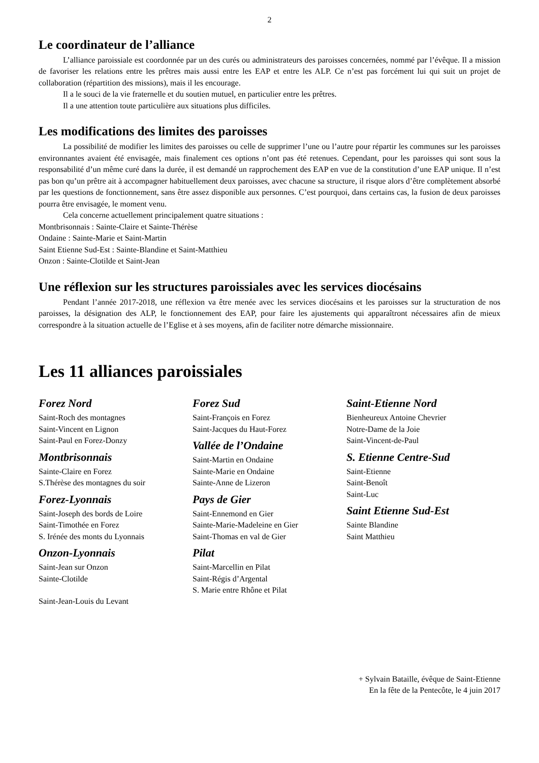2
Le coordinateur de l’alliance
L’alliance paroissiale est coordonnée par un des curés ou administrateurs des paroisses concernées, nommé par l’évêque. Il a mission de favoriser les relations entre les prêtres mais aussi entre les EAP et entre les ALP. Ce n’est pas forcément lui qui suit un projet de collaboration (répartition des missions), mais il les encourage.
Il a le souci de la vie fraternelle et du soutien mutuel, en particulier entre les prêtres.
Il a une attention toute particulière aux situations plus difficiles.
Les modifications des limites des paroisses
La possibilité de modifier les limites des paroisses ou celle de supprimer l’une ou l’autre pour répartir les communes sur les paroisses environnantes avaient été envisagée, mais finalement ces options n’ont pas été retenues. Cependant, pour les paroisses qui sont sous la responsabilité d’un même curé dans la durée, il est demandé un rapprochement des EAP en vue de la constitution d’une EAP unique. Il n’est pas bon qu’un prêtre ait à accompagner habituellement deux paroisses, avec chacune sa structure, il risque alors d’être complètement absorbé par les questions de fonctionnement, sans être assez disponible aux personnes. C’est pourquoi, dans certains cas, la fusion de deux paroisses pourra être envisagée, le moment venu.
Cela concerne actuellement principalement quatre situations :
Montbrisonnais : Sainte-Claire et Sainte-Thérèse
Ondaine : Sainte-Marie et Saint-Martin
Saint Etienne Sud-Est : Sainte-Blandine et Saint-Matthieu
Onzon : Sainte-Clotilde et Saint-Jean
Une réflexion sur les structures paroissiales avec les services diocésains
Pendant l’année 2017-2018, une réflexion va être menée avec les services diocésains et les paroisses sur la structuration de nos paroisses, la désignation des ALP, le fonctionnement des EAP, pour faire les ajustements qui apparaîtront nécessaires afin de mieux correspondre à la situation actuelle de l’Eglise et à ses moyens, afin de faciliter notre démarche missionnaire.
Les 11 alliances paroissiales
Forez Nord
Saint-Roch des montagnes
Saint-Vincent en Lignon
Saint-Paul en Forez-Donzy
Montbrisonnais
Sainte-Claire en Forez
S.Thérèse des montagnes du soir
Forez-Lyonnais
Saint-Joseph des bords de Loire
Saint-Timothée en Forez
S. Irénée des monts du Lyonnais
Onzon-Lyonnais
Saint-Jean sur Onzon
Sainte-Clotilde
Saint-Jean-Louis du Levant
Forez Sud
Saint-François en Forez
Saint-Jacques du Haut-Forez
Vallée de l’Ondaine
Saint-Martin en Ondaine
Sainte-Marie en Ondaine
Sainte-Anne de Lizeron
Pays de Gier
Saint-Ennemond en Gier
Sainte-Marie-Madeleine en Gier
Saint-Thomas en val de Gier
Pilat
Saint-Marcellin en Pilat
Saint-Régis d’Argental
S. Marie entre Rhône et Pilat
Saint-Etienne Nord
Bienheureux Antoine Chevrier
Notre-Dame de la Joie
Saint-Vincent-de-Paul
S. Etienne Centre-Sud
Saint-Etienne
Saint-Benoît
Saint-Luc
Saint Etienne Sud-Est
Sainte Blandine
Saint Matthieu
+ Sylvain Bataille, évêque de Saint-Etienne
En la fête de la Pentecôte, le 4 juin 2017